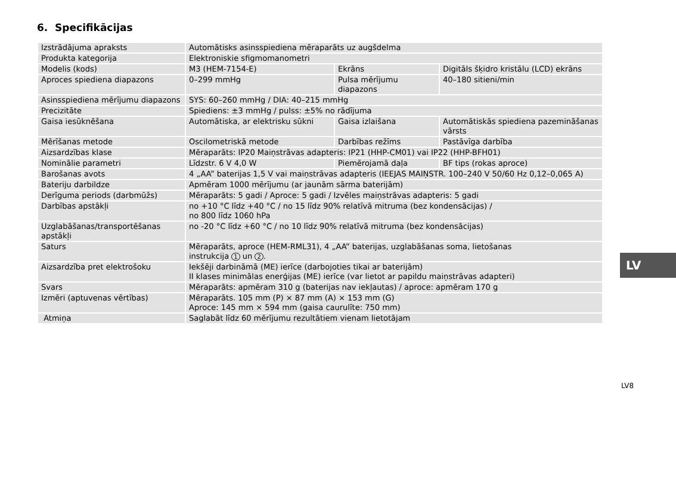6. Specifikācijas
| Izstrādājuma apraksts | Automātisks asinsspiediena mēraparāts uz augšdelma | | |
| Produkta kategorija | Elektroniskie sfigmomanometri | | |
| Modelis (kods) | M3 (HEM-7154-E) | Ekrāns | Digitāls šķidro kristālu (LCD) ekrāns |
| Aproces spiediena diapazons | 0–299 mmHg | Pulsa mērījumu diapazons | 40–180 sitieni/min |
| Asinsspiediena mērījumu diapazons | SYS: 60–260 mmHg / DIA: 40–215 mmHg | | |
| Precizitāte | Spiediens: ±3 mmHg / pulss: ±5% no rādījuma | | |
| Gaisa iesūknēšana | Automātiska, ar elektrisku sūkni | Gaisa izlaišana | Automātiskās spiediena pazemināšanas vārsts |
| Mērīšanas metode | Oscilometriskā metode | Darbības režīms | Pastāvīga darbība |
| Aizsardzības klase | Mēraparāts: IP20 Maiņstrāvas adapteris: IP21 (HHP-CM01) vai IP22 (HHP-BFH01) | | |
| Nominālie parametri | Līdzstr. 6 V 4,0 W | Piemērojamā daļa | BF tips (rokas aproce) |
| Barošanas avots | 4 „AA” baterijas 1,5 V vai maiņstrāvas adapteris (IEEJAS MAIŅSTR. 100–240 V 50/60 Hz 0,12–0,065 A) | | |
| Bateriju darbildze | Apmēram 1000 mērījumu (ar jaunām sārma baterijām) | | |
| Derīguma periods (darbmūžs) | Mēraparāts: 5 gadi / Aproce: 5 gadi / Izvēles maiņstrāvas adapteris: 5 gadi | | |
| Darbības apstākļi | no +10 °C līdz +40 °C / no 15 līdz 90% relatīvā mitruma (bez kondensācijas) / no 800 līdz 1060 hPa | | |
| Uzglabāšanas/transportēšanas apstākļi | no -20 °C līdz +60 °C / no 10 līdz 90% relatīvā mitruma (bez kondensācijas) | | |
| Saturs | Mēraparāts, aproce (HEM-RML31), 4 „AA” baterijas, uzglabāšanas soma, lietošanas instrukcija 1 un 2 . | | |
| Aizsardzība pret elektrošoku | Iekšēji darbināmā (ME) ierīce (darbojoties tikai ar baterijām) II klases minimālas enerģijas (ME) ierīce (var lietot ar papildu maiņstrāvas adapteri) | | |
| Svars | Mēraparāts: apmēram 310 g (baterijas nav iekļautas) / aproce: apmēram 170 g | | |
| Izmēri (aptuvenas vērtības) | Mēraparāts. 105 mm (P) × 87 mm (A) × 153 mm (G) Aproce: 145 mm × 594 mm (gaisa caurulīte: 750 mm) | | |
| Atmiņa | Saglabāt līdz 60 mērījumu rezultātiem vienam lietotājam | | |
LV
LV8